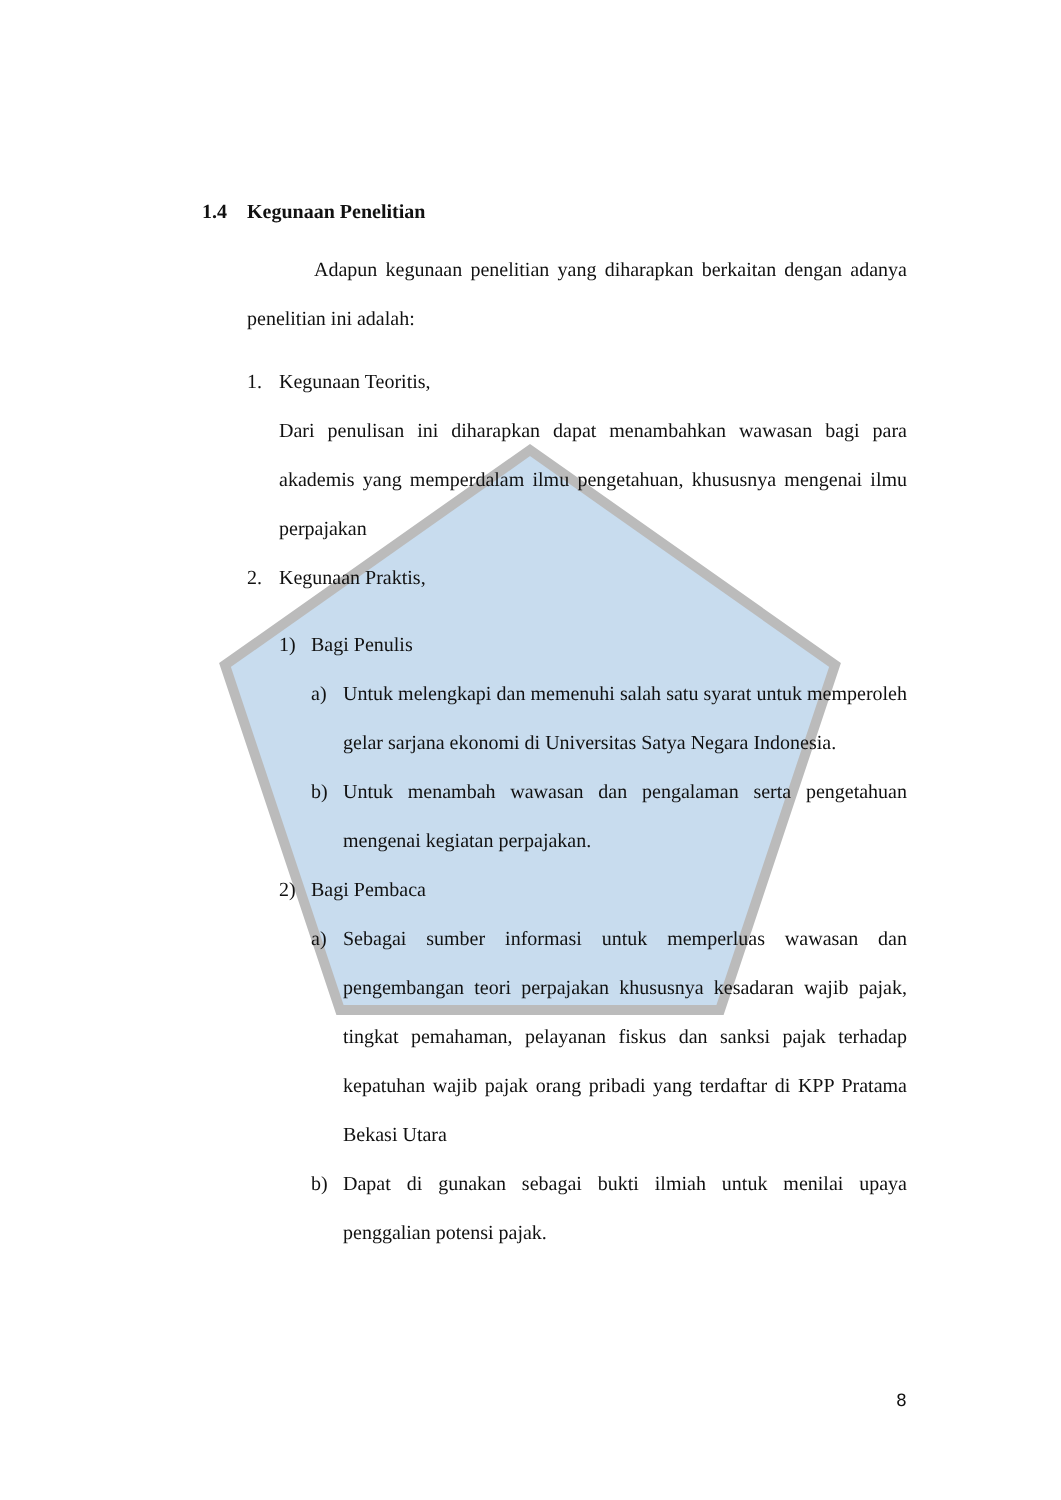1.4 Kegunaan Penelitian
Adapun kegunaan penelitian yang diharapkan berkaitan dengan adanya penelitian ini adalah:
1. Kegunaan Teoritis,
Dari penulisan ini diharapkan dapat menambahkan wawasan bagi para akademis yang memperdalam ilmu pengetahuan, khususnya mengenai ilmu perpajakan
2. Kegunaan Praktis,
1) Bagi Penulis
a) Untuk melengkapi dan memenuhi salah satu syarat untuk memperoleh gelar sarjana ekonomi di Universitas Satya Negara Indonesia.
b) Untuk menambah wawasan dan pengalaman serta pengetahuan mengenai kegiatan perpajakan.
2) Bagi Pembaca
a) Sebagai sumber informasi untuk memperluas wawasan dan pengembangan teori perpajakan khususnya kesadaran wajib pajak, tingkat pemahaman, pelayanan fiskus dan sanksi pajak terhadap kepatuhan wajib pajak orang pribadi yang terdaftar di KPP Pratama Bekasi Utara
b) Dapat di gunakan sebagai bukti ilmiah untuk menilai upaya penggalian potensi pajak.
8